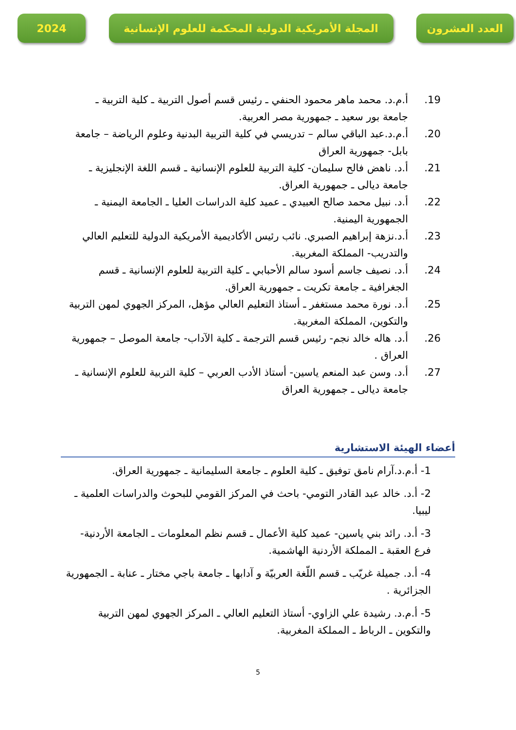2024 المجلة الأمريكية الدولية المحكمة للعلوم الإنسانية
العدد العشرون
19. أ.م.د. محمد ماهر محمود الحنفي ـ رئيس قسم أصول التربية ـ كلية التربية ـ جامعة بور سعيد ـ جمهورية مصر العربية.
20. أ.م.د.عبد الباقي سالم – تدريسي في كلية التربية البدنية وعلوم الرياضة – جامعة بابل- جمهورية العراق
21. أ.د. ناهض فالح سليمان- كلية التربية للعلوم الإنسانية ـ قسم اللغة الإنجليزية ـ جامعة ديالى ـ جمهورية العراق.
22. أ.د. نبيل محمد صالح العبيدي ـ عميد كلية الدراسات العليا ـ الجامعة اليمنية ـ الجمهورية اليمنية.
23. أ.د.نزهة إبراهيم الصبري. نائب رئيس الأكاديمية الأمريكية الدولية للتعليم العالي والتدريب- المملكة المغربية.
24. أ.د. نصيف جاسم أسود سالم الأحبابي ـ كلية التربية للعلوم الإنسانية ـ قسم الجغرافية ـ جامعة تكريت ـ جمهورية العراق.
25. أ.د. نورة محمد مستغفر ـ أستاذ التعليم العالي مؤهل، المركز الجهوي لمهن التربية والتكوين، المملكة المغربية.
26. أ.د. هاله خالد نجم- رئيس قسم الترجمة ـ كلية الآداب- جامعة الموصل – جمهورية العراق .
27. أ.د. وسن عبد المنعم ياسين- أستاذ الأدب العربي – كلية التربية للعلوم الإنسانية ـ جامعة ديالى ـ جمهورية العراق
أعضاء الهيئة الاستشارية
1- أ.م.د.آرام نامق توفيق ـ كلية العلوم ـ جامعة السليمانية ـ جمهورية العراق.
2- أ.د. خالد عبد القادر التومي- باحث في المركز القومي للبحوث والدراسات العلمية ـ ليبيا.
3- أ.د. رائد بني ياسين- عميد كلية الأعمال ـ قسم نظم المعلومات ـ الجامعة الأردنية- فرع العقبة ـ المملكة الأردنية الهاشمية.
4- أ.د. جميلة غريّب ـ قسم اللّغة العربيّة و آدابها ـ جامعة باجي مختار ـ عنابة ـ الجمهورية الجزائرية .
5- أ.م.د. رشيدة علي الزاوي- أستاذ التعليم العالي ـ المركز الجهوي لمهن التربية والتكوين ـ الرباط ـ المملكة المغربية.
5